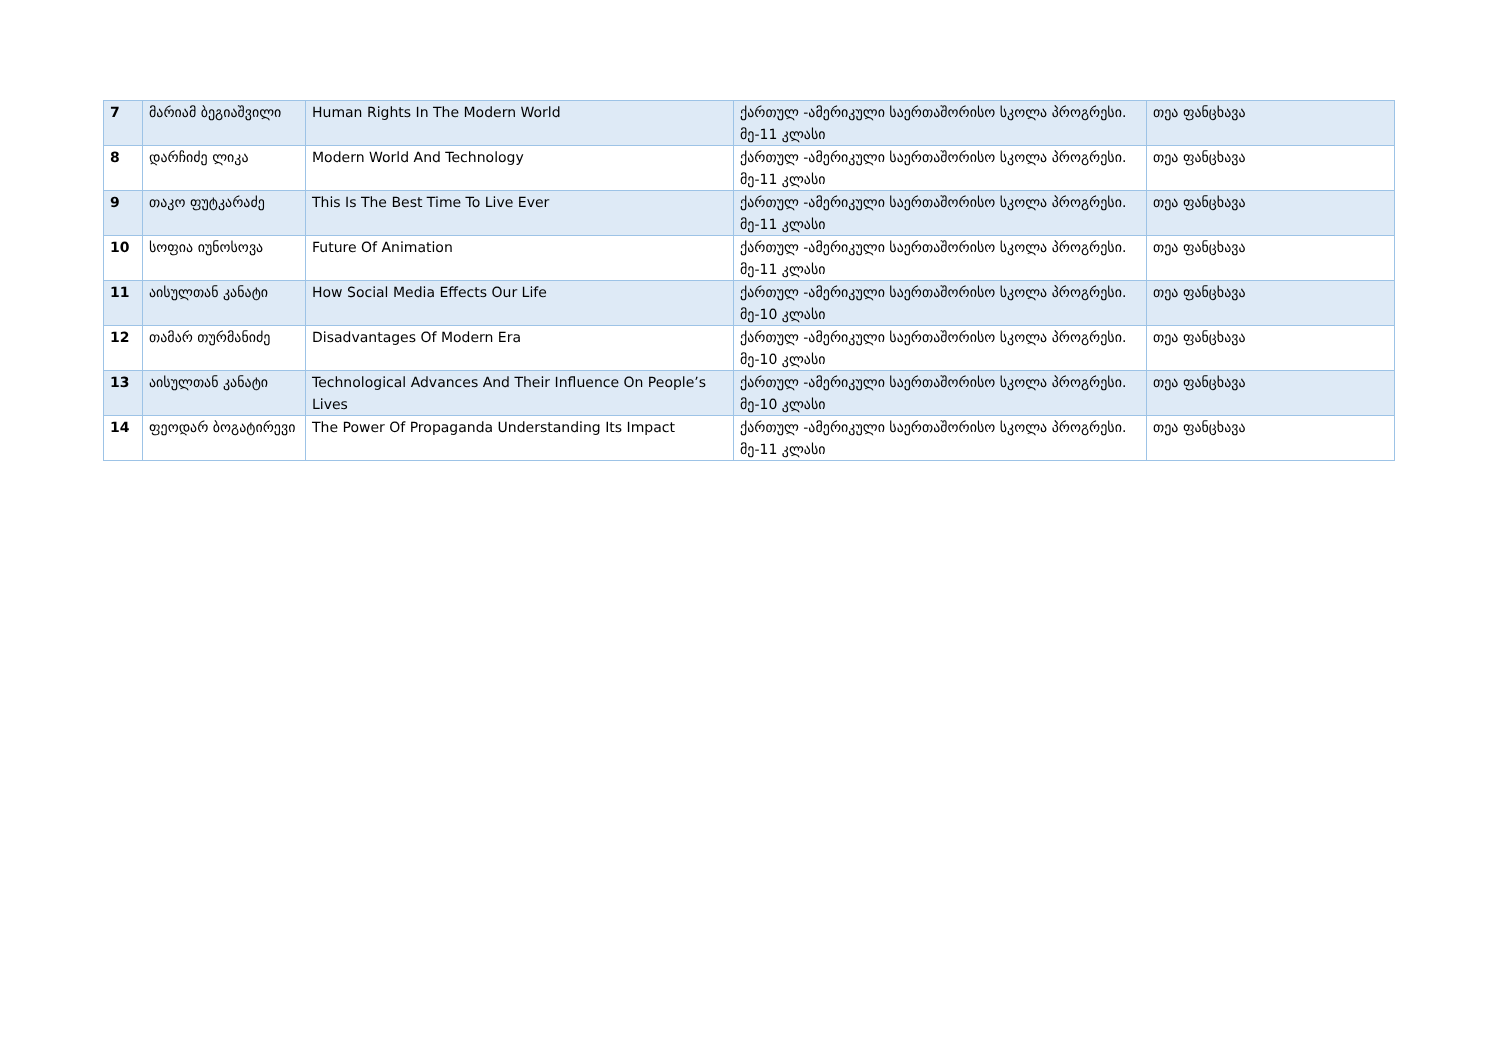| 7 | მარიამ ბეგიაშვილი | Human Rights In The Modern World | ქართულ -ამერიკული საერთაშორისო სკოლა პროგრესი. მე-11 კლასი | თეა ფანცხავა |
| 8 | დარჩიძე ლიკა | Modern World And Technology | ქართულ -ამერიკული საერთაშორისო სკოლა პროგრესი. მე-11 კლასი | თეა ფანცხავა |
| 9 | თაკო ფუტკარაძე | This Is The Best Time To Live Ever | ქართულ -ამერიკული საერთაშორისო სკოლა პროგრესი. მე-11 კლასი | თეა ფანცხავა |
| 10 | სოფია იუნოსოვა | Future Of Animation | ქართულ -ამერიკული საერთაშორისო სკოლა პროგრესი. მე-11 კლასი | თეა ფანცხავა |
| 11 | აისულთან კანატი | How Social Media Effects Our Life | ქართულ -ამერიკული საერთაშორისო სკოლა პროგრესი. მე-10 კლასი | თეა ფანცხავა |
| 12 | თამარ თურმანიძე | Disadvantages Of Modern Era | ქართულ -ამერიკული საერთაშორისო სკოლა პროგრესი. მე-10 კლასი | თეა ფანცხავა |
| 13 | აისულთან კანატი | Technological Advances And Their Influence On People’s Lives | ქართულ -ამერიკული საერთაშორისო სკოლა პროგრესი. მე-10 კლასი | თეა ფანცხავა |
| 14 | ფეოდარ ბოგატირევი | The Power Of Propaganda Understanding Its Impact | ქართულ -ამერიკული საერთაშორისო სკოლა პროგრესი. მე-11 კლასი | თეა ფანცხავა |